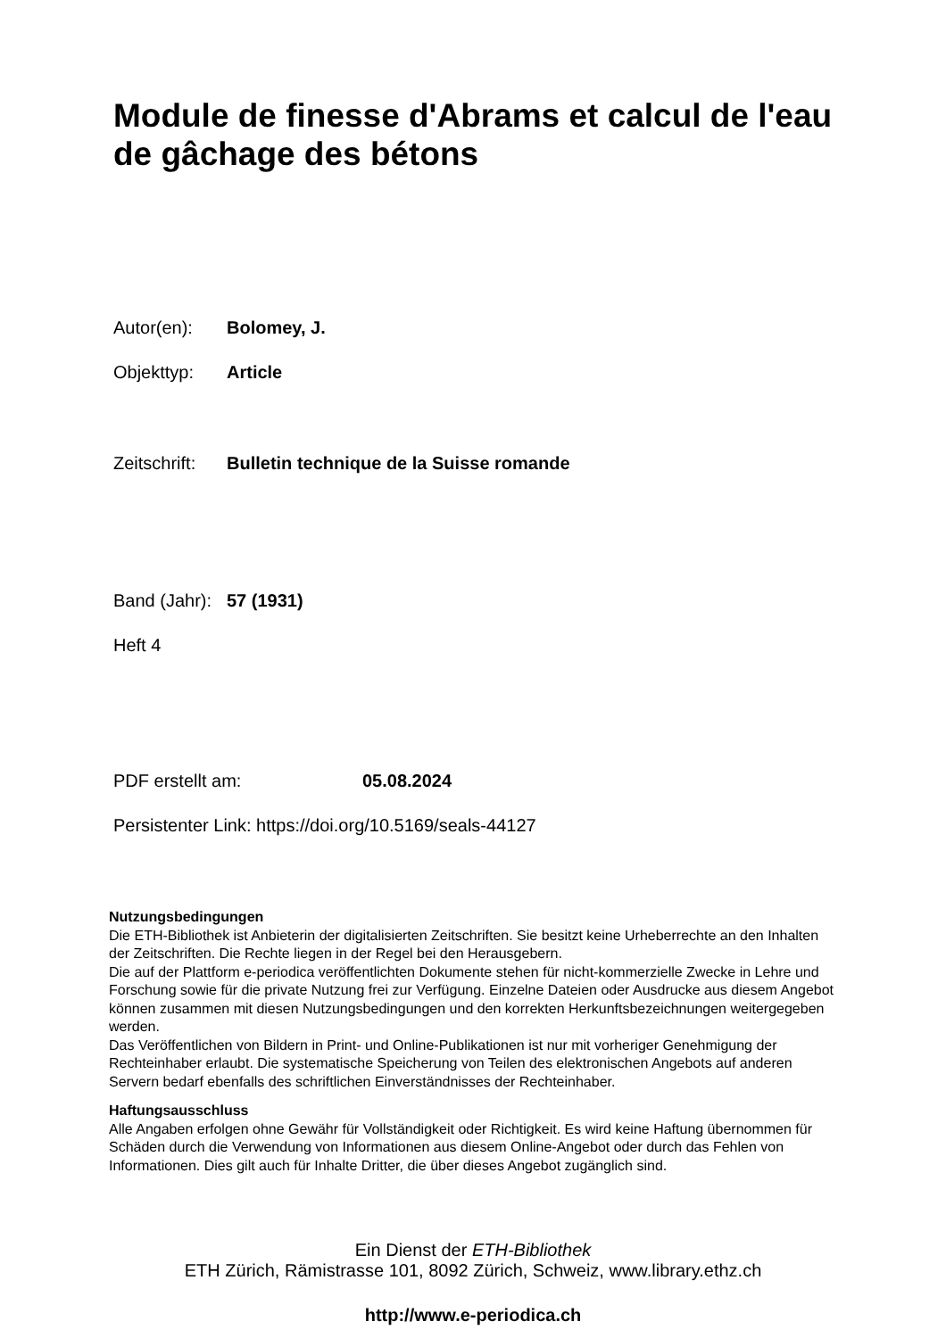Module de finesse d'Abrams et calcul de l'eau de gâchage des bétons
Autor(en): Bolomey, J.
Objekttyp: Article
Zeitschrift: Bulletin technique de la Suisse romande
Band (Jahr): 57 (1931)
Heft 4
PDF erstellt am: 05.08.2024
Persistenter Link: https://doi.org/10.5169/seals-44127
Nutzungsbedingungen
Die ETH-Bibliothek ist Anbieterin der digitalisierten Zeitschriften. Sie besitzt keine Urheberrechte an den Inhalten der Zeitschriften. Die Rechte liegen in der Regel bei den Herausgebern.
Die auf der Plattform e-periodica veröffentlichten Dokumente stehen für nicht-kommerzielle Zwecke in Lehre und Forschung sowie für die private Nutzung frei zur Verfügung. Einzelne Dateien oder Ausdrucke aus diesem Angebot können zusammen mit diesen Nutzungsbedingungen und den korrekten Herkunftsbezeichnungen weitergegeben werden.
Das Veröffentlichen von Bildern in Print- und Online-Publikationen ist nur mit vorheriger Genehmigung der Rechteinhaber erlaubt. Die systematische Speicherung von Teilen des elektronischen Angebots auf anderen Servern bedarf ebenfalls des schriftlichen Einverständnisses der Rechteinhaber.
Haftungsausschluss
Alle Angaben erfolgen ohne Gewähr für Vollständigkeit oder Richtigkeit. Es wird keine Haftung übernommen für Schäden durch die Verwendung von Informationen aus diesem Online-Angebot oder durch das Fehlen von Informationen. Dies gilt auch für Inhalte Dritter, die über dieses Angebot zugänglich sind.
Ein Dienst der ETH-Bibliothek
ETH Zürich, Rämistrasse 101, 8092 Zürich, Schweiz, www.library.ethz.ch
http://www.e-periodica.ch